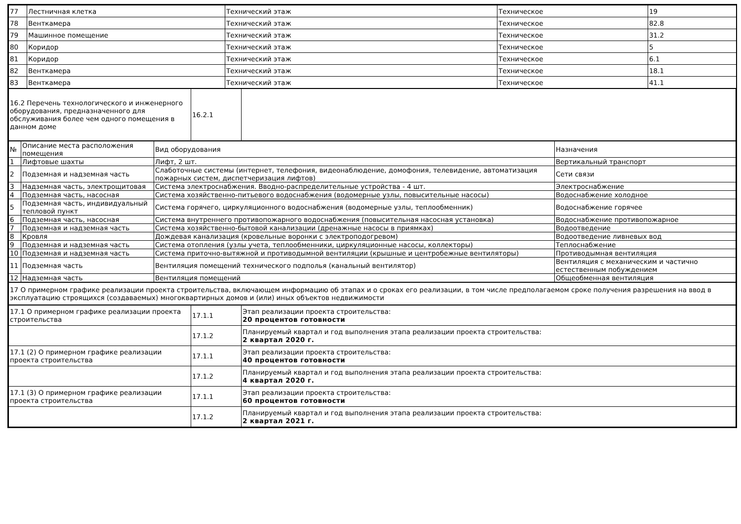| 77 | Лестничная клетка | Технический этаж | Техническое | 19 |
| 78 | Венткамера | Технический этаж | Техническое | 82.8 |
| 79 | Машинное помещение | Технический этаж | Техническое | 31.2 |
| 80 | Коридор | Технический этаж | Техническое | 5 |
| 81 | Коридор | Технический этаж | Техническое | 6.1 |
| 82 | Венткамера | Технический этаж | Техническое | 18.1 |
| 83 | Венткамера | Технический этаж | Техническое | 41.1 |
| 16.2 Перечень технологического и инженерного оборудования, предназначенного для обслуживания более чем одного помещения в данном доме | 16.2.1 | |
| № | Описание места расположения помещения | Вид оборудования | Назначения |
| 1 | Лифтовые шахты | Лифт, 2 шт. | Вертикальный транспорт |
| 2 | Подземная и надземная часть | Слаботочные системы (интернет, телефония, видеонаблюдение, домофония, телевидение, автоматизация пожарных систем, диспетчеризация лифтов) | Сети связи |
| 3 | Надземная часть, электрощитовая | Система электроснабжения. Вводно-распределительные устройства - 4 шт. | Электроснабжение |
| 4 | Подземная часть, насосная | Система хозяйственно-питьевого водоснабжения (водомерные узлы, повысительные насосы) | Водоснабжение холодное |
| 5 | Подземная часть, индивидуальный тепловой пункт | Система горячего, циркуляционного водоснабжения (водомерные узлы, теплообменник) | Водоснабжение горячее |
| 6 | Подземная часть, насосная | Система внутреннего противопожарного водоснабжения (повысительная насосная установка) | Водоснабжение противопожарное |
| 7 | Подземная и надземная часть | Система хозяйственно-бытовой канализации (дренажные насосы в приямках) | Водоотведение |
| 8 | Кровля | Дождевая канализация (кровельные воронки с электроподогревом) | Водоотведение ливневых вод |
| 9 | Подземная и надземная часть | Система отопления (узлы учета, теплообменники, циркуляционные насосы, коллекторы) | Теплоснабжение |
| 10 | Подземная и надземная часть | Система приточно-вытяжной и противодымной вентиляции (крышные и центробежные вентиляторы) | Противодымная вентиляция |
| 11 | Подземная часть | Вентиляция помещений технического подполья (канальный вентилятор) | Вентиляция с механическим и частично естественным побуждением |
| 12 | Надземная часть | Вентиляция помещений | Общеобменная вентиляция |
| 17 О примерном графике реализации проекта строительства, включающем информацию об этапах и о сроках его реализации, в том числе предполагаемом сроке получения разрешения на ввод в эксплуатацию строящихся (создаваемых) многоквартирных домов и (или) иных объектов недвижимости |
| 17.1 О примерном графике реализации проекта строительства | 17.1.1 | Этап реализации проекта строительства: 20 процентов готовности |
| | 17.1.2 | Планируемый квартал и год выполнения этапа реализации проекта строительства: 2 квартал 2020 г. |
| 17.1 (2) О примерном графике реализации проекта строительства | 17.1.1 | Этап реализации проекта строительства: 40 процентов готовности |
| | 17.1.2 | Планируемый квартал и год выполнения этапа реализации проекта строительства: 4 квартал 2020 г. |
| 17.1 (3) О примерном графике реализации проекта строительства | 17.1.1 | Этап реализации проекта строительства: 60 процентов готовности |
| | 17.1.2 | Планируемый квартал и год выполнения этапа реализации проекта строительства: 2 квартал 2021 г. |